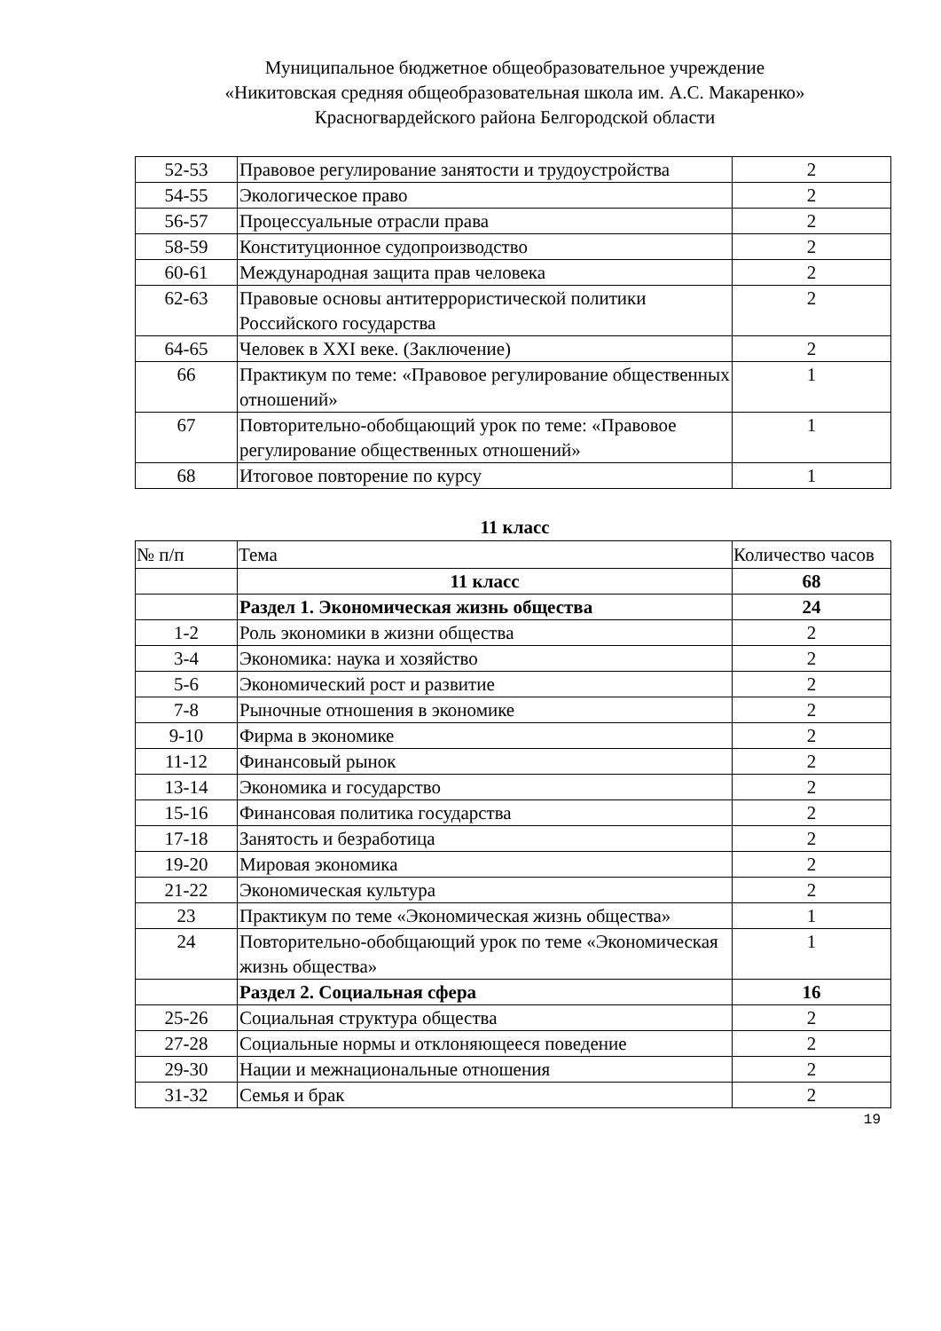Муниципальное бюджетное общеобразовательное учреждение
«Никитовская средняя общеобразовательная школа им. А.С. Макаренко»
Красногвардейского района Белгородской области
| 52-53 | Правовое регулирование занятости и трудоустройства | 2 |
| 54-55 | Экологическое право | 2 |
| 56-57 | Процессуальные отрасли права | 2 |
| 58-59 | Конституционное судопроизводство | 2 |
| 60-61 | Международная защита прав человека | 2 |
| 62-63 | Правовые основы антитеррористической политики Российского государства | 2 |
| 64-65 | Человек в XXI веке. (Заключение) | 2 |
| 66 | Практикум по теме: «Правовое регулирование общественных отношений» | 1 |
| 67 | Повторительно-обобщающий урок по теме: «Правовое регулирование общественных отношений» | 1 |
| 68 | Итоговое повторение по курсу | 1 |
11 класс
| № п/п | Тема | Количество часов |
| --- | --- | --- |
| | 11 класс | 68 |
| | Раздел 1. Экономическая жизнь общества | 24 |
| 1-2 | Роль экономики в жизни общества | 2 |
| 3-4 | Экономика: наука и хозяйство | 2 |
| 5-6 | Экономический рост и развитие | 2 |
| 7-8 | Рыночные отношения в экономике | 2 |
| 9-10 | Фирма в экономике | 2 |
| 11-12 | Финансовый рынок | 2 |
| 13-14 | Экономика и государство | 2 |
| 15-16 | Финансовая политика государства | 2 |
| 17-18 | Занятость и безработица | 2 |
| 19-20 | Мировая экономика | 2 |
| 21-22 | Экономическая культура | 2 |
| 23 | Практикум по теме «Экономическая жизнь общества» | 1 |
| 24 | Повторительно-обобщающий урок по теме «Экономическая жизнь общества» | 1 |
| | Раздел 2. Социальная сфера | 16 |
| 25-26 | Социальная структура общества | 2 |
| 27-28 | Социальные нормы и отклоняющееся поведение | 2 |
| 29-30 | Нации и межнациональные отношения | 2 |
| 31-32 | Семья и брак | 2 |
19